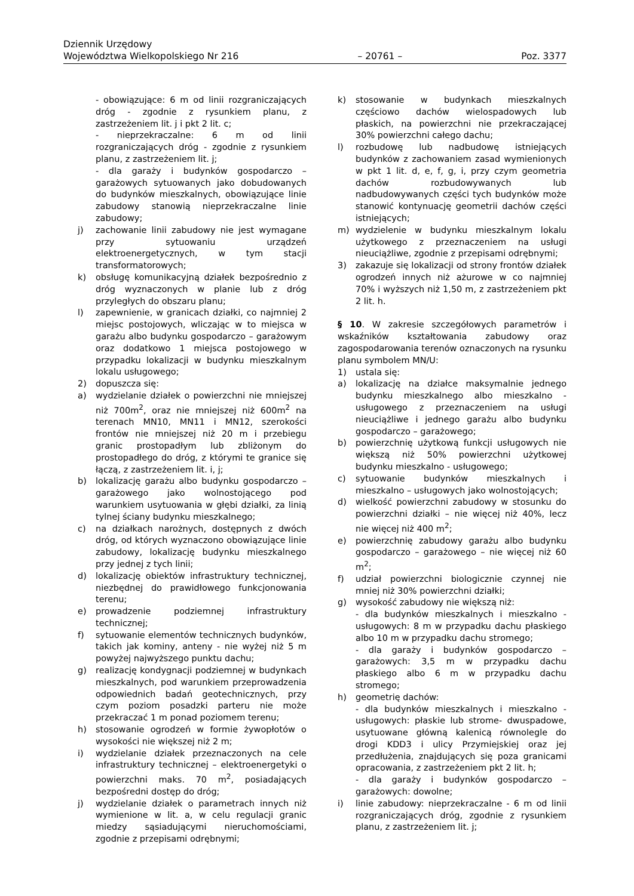Dziennik Urzędowy
Województwa Wielkopolskiego Nr 216 – 20761 – Poz. 3377
- obowiązujące: 6 m od linii rozgraniczających dróg - zgodnie z rysunkiem planu, z zastrzeżeniem lit. j i pkt 2 lit. c;
- nieprzekraczalne: 6 m od linii rozgraniczających dróg - zgodnie z rysunkiem planu, z zastrzeżeniem lit. j;
- dla garaży i budynków gospodarczo – garażowych sytuowanych jako dobudowanych do budynków mieszkalnych, obowiązujące linie zabudowy stanowią nieprzekraczalne linie zabudowy;
j) zachowanie linii zabudowy nie jest wymagane przy sytuowaniu urządzeń elektroenergetycznych, w tym stacji transformatorowych;
k) obsługę komunikacyjną działek bezpośrednio z dróg wyznaczonych w planie lub z dróg przyległych do obszaru planu;
l) zapewnienie, w granicach działki, co najmniej 2 miejsc postojowych, wliczając w to miejsca w garażu albo budynku gospodarczo – garażowym oraz dodatkowo 1 miejsca postojowego w przypadku lokalizacji w budynku mieszkalnym lokalu usługowego;
2) dopuszcza się:
a) wydzielanie działek o powierzchni nie mniejszej niż 700m<sup>2</sup>, oraz nie mniejszej niż 600m<sup>2</sup> na terenach MN10, MN11 i MN12, szerokości frontów nie mniejszej niż 20 m i przebiegu granic prostopadłym lub zbliżonym do prostopadłego do dróg, z którymi te granice się łączą, z zastrzeżeniem lit. i, j;
b) lokalizację garażu albo budynku gospodarczo – garażowego jako wolnostojącego pod warunkiem usytuowania w głębi działki, za linią tylnej ściany budynku mieszkalnego;
c) na działkach narożnych, dostępnych z dwóch dróg, od których wyznaczono obowiązujące linie zabudowy, lokalizację budynku mieszkalnego przy jednej z tych linii;
d) lokalizację obiektów infrastruktury technicznej, niezbędnej do prawidłowego funkcjonowania terenu;
e) prowadzenie podziemnej infrastruktury technicznej;
f) sytuowanie elementów technicznych budynków, takich jak kominy, anteny - nie wyżej niż 5 m powyżej najwyższego punktu dachu;
g) realizację kondygnacji podziemnej w budynkach mieszkalnych, pod warunkiem przeprowadzenia odpowiednich badań geotechnicznych, przy czym poziom posadzki parteru nie może przekraczać 1 m ponad poziomem terenu;
h) stosowanie ogrodzeń w formie żywopłotów o wysokości nie większej niż 2 m;
i) wydzielanie działek przeznaczonych na cele infrastruktury technicznej – elektroenergetyki o powierzchni maks. 70 m<sup>2</sup>, posiadających bezpośredni dostęp do dróg;
j) wydzielanie działek o parametrach innych niż wymienione w lit. a, w celu regulacji granic miedzy sąsiadującymi nieruchomościami, zgodnie z przepisami odrębnymi;
k) stosowanie w budynkach mieszkalnych częściowo dachów wielospadowych lub płaskich, na powierzchni nie przekraczającej 30% powierzchni całego dachu;
l) rozbudowę lub nadbudowę istniejących budynków z zachowaniem zasad wymienionych w pkt 1 lit. d, e, f, g, i, przy czym geometria dachów rozbudowywanych lub nadbudowywanych części tych budynków może stanowić kontynuację geometrii dachów części istniejących;
m) wydzielenie w budynku mieszkalnym lokalu użytkowego z przeznaczeniem na usługi nieuciążliwe, zgodnie z przepisami odrębnymi;
3) zakazuje się lokalizacji od strony frontów działek ogrodzeń innych niż ażurowe w co najmniej 70% i wyższych niż 1,50 m, z zastrzeżeniem pkt 2 lit. h.
§ 10. W zakresie szczegółowych parametrów i wskaźników kształtowania zabudowy oraz zagospodarowania terenów oznaczonych na rysunku planu symbolem MN/U:
1) ustala się:
a) lokalizację na działce maksymalnie jednego budynku mieszkalnego albo mieszkalno - usługowego z przeznaczeniem na usługi nieuciążliwe i jednego garażu albo budynku gospodarczo – garażowego;
b) powierzchnię użytkową funkcji usługowych nie większą niż 50% powierzchni użytkowej budynku mieszkalno - usługowego;
c) sytuowanie budynków mieszkalnych i mieszkalno – usługowych jako wolnostojących;
d) wielkość powierzchni zabudowy w stosunku do powierzchni działki – nie więcej niż 40%, lecz nie więcej niż 400 m<sup>2</sup>;
e) powierzchnię zabudowy garażu albo budynku gospodarczo – garażowego – nie więcej niż 60 m<sup>2</sup>;
f) udział powierzchni biologicznie czynnej nie mniej niż 30% powierzchni działki;
g) wysokość zabudowy nie większą niż:
- dla budynków mieszkalnych i mieszkalno - usługowych: 8 m w przypadku dachu płaskiego albo 10 m w przypadku dachu stromego;
- dla garaży i budynków gospodarczo – garażowych: 3,5 m w przypadku dachu płaskiego albo 6 m w przypadku dachu stromego;
h) geometrię dachów:
- dla budynków mieszkalnych i mieszkalno - usługowych: płaskie lub strome- dwuspadowe, usytuowane główną kalenicą równolegle do drogi KDD3 i ulicy Przymiejskiej oraz jej przedłużenia, znajdujących się poza granicami opracowania, z zastrzeżeniem pkt 2 lit. h;
- dla garaży i budynków gospodarczo – garażowych: dowolne;
i) linie zabudowy: nieprzekraczalne - 6 m od linii rozgraniczających dróg, zgodnie z rysunkiem planu, z zastrzeżeniem lit. j;